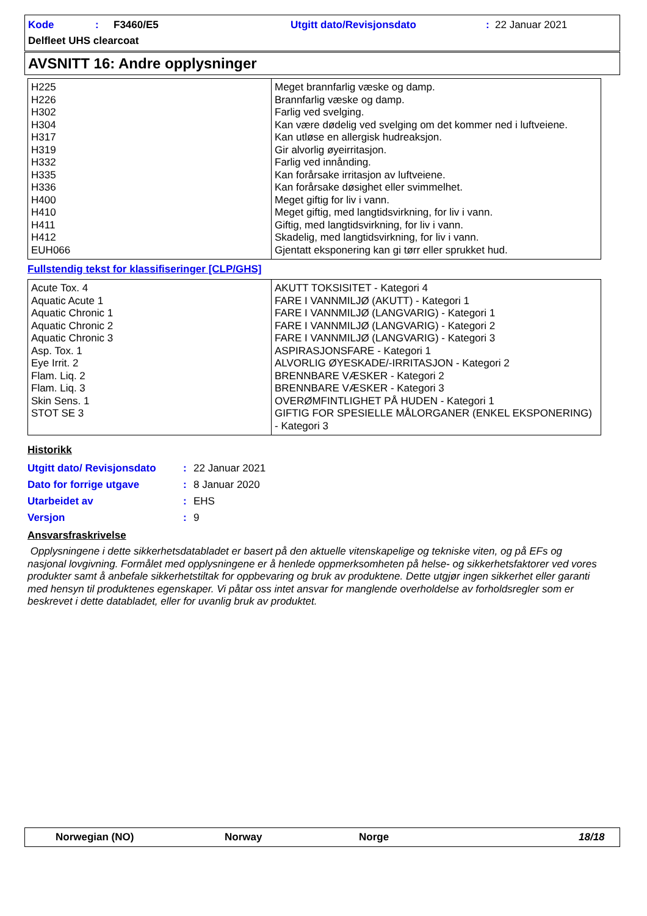Kode: F3460/E5 Utgitt dato/Revisjonsdato: 22 Januar 2021
Delfleet UHS clearcoat
AVSNITT 16: Andre opplysninger
| H225 H226 H302 H304 H317 H319 H332 H335 H336 H400 H410 H411 H412 EUH066 | Meget brannfarlig væske og damp. Brannfarlig væske og damp. Farlig ved svelging. Kan være dødelig ved svelging om det kommer ned i luftveiene. Kan utløse en allergisk hudreaksjon. Gir alvorlig øyeirritasjon. Farlig ved innånding. Kan forårsake irritasjon av luftveiene. Kan forårsake døsighet eller svimmelhet. Meget giftig for liv i vann. Meget giftig, med langtidsvirkning, for liv i vann. Giftig, med langtidsvirkning, for liv i vann. Skadelig, med langtidsvirkning, for liv i vann. Gjentatt eksponering kan gi tørr eller sprukket hud. |
Fullstendig tekst for klassifiseringer [CLP/GHS]
| Acute Tox. 4 Aquatic Acute 1 Aquatic Chronic 1 Aquatic Chronic 2 Aquatic Chronic 3 Asp. Tox. 1 Eye Irrit. 2 Flam. Liq. 2 Flam. Liq. 3 Skin Sens. 1 STOT SE 3 | AKUTT TOKSISITET - Kategori 4 FARE I VANNMILJØ (AKUTT) - Kategori 1 FARE I VANNMILJØ (LANGVARIG) - Kategori 1 FARE I VANNMILJØ (LANGVARIG) - Kategori 2 FARE I VANNMILJØ (LANGVARIG) - Kategori 3 ASPIRASJONSFARE - Kategori 1 ALVORLIG ØYESKADE/-IRRITASJON - Kategori 2 BRENNBARE VÆSKER - Kategori 2 BRENNBARE VÆSKER - Kategori 3 OVERØMFINTLIGHET PÅ HUDEN - Kategori 1 GIFTIG FOR SPESIELLE MÅLORGANER (ENKEL EKSPONERING) - Kategori 3 |
Historikk
| Utgitt dato/ Revisjonsdato | : | 22 Januar 2021 |
| Dato for forrige utgave | : | 8 Januar 2020 |
| Utarbeidet av | : | EHS |
| Versjon | : | 9 |
Ansvarsfraskrivelse
Opplysningene i dette sikkerhetsdatabladet er basert på den aktuelle vitenskapelige og tekniske viten, og på EFs og nasjonal lovgivning. Formålet med opplysningene er å henlede oppmerksomheten på helse- og sikkerhetsfaktorer ved vores produkter samt å anbefale sikkerhetstiltak for oppbevaring og bruk av produktene. Dette utgjør ingen sikkerhet eller garanti med hensyn til produktenes egenskaper. Vi påtar oss intet ansvar for manglende overholdelse av forholdsregler som er beskrevet i dette databladet, eller for uvanlig bruk av produktet.
Norwegian (NO) Norway Norge 18/18